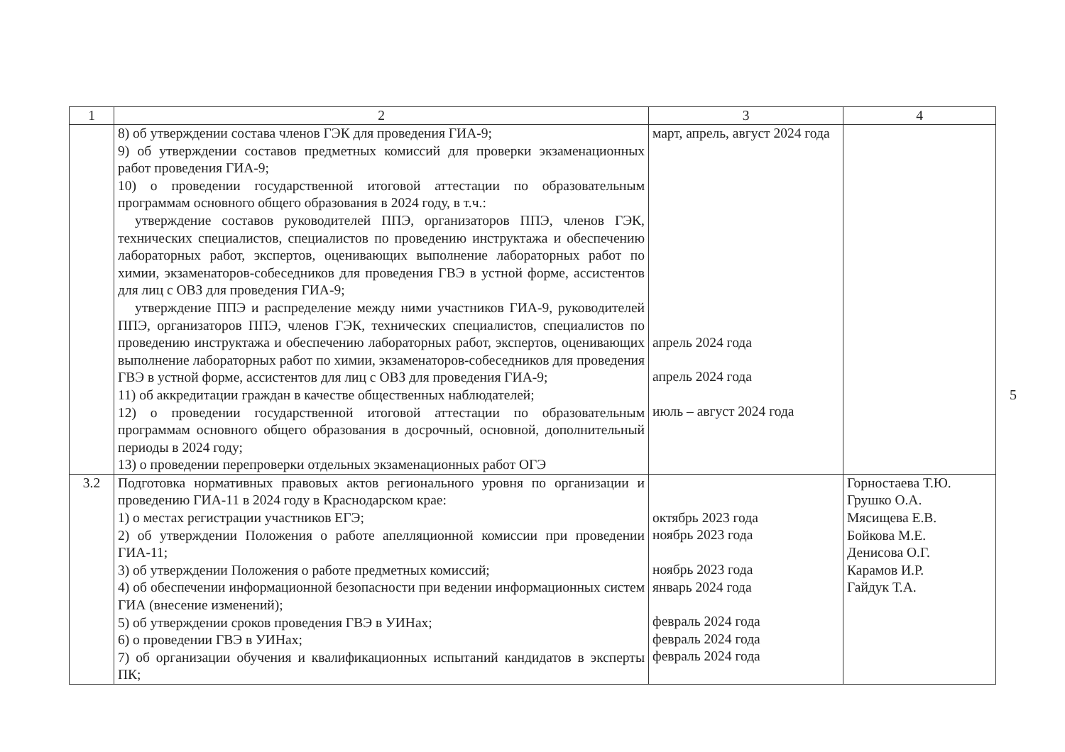| 1 | 2 | 3 | 4 |
| --- | --- | --- | --- |
| | 8) об утверждении состава членов ГЭК для проведения ГИА-9; 9) об утверждении составов предметных комиссий для проверки экзаменационных работ проведения ГИА-9; 10) о проведении государственной итоговой аттестации по образовательным программам основного общего образования в 2024 году, в т.ч.: утверждение составов руководителей ППЭ, организаторов ППЭ, членов ГЭК, технических специалистов, специалистов по проведению инструктажа и обеспечению лабораторных работ, экспертов, оценивающих выполнение лабораторных работ по химии, экзаменаторов-собеседников для проведения ГВЭ в устной форме, ассистентов для лиц с ОВЗ для проведения ГИА-9; утверждение ППЭ и распределение между ними участников ГИА-9, руководителей ППЭ, организаторов ППЭ, членов ГЭК, технических специалистов, специалистов по проведению инструктажа и обеспечению лабораторных работ, экспертов, оценивающих выполнение лабораторных работ по химии, экзаменаторов-собеседников для проведения ГВЭ в устной форме, ассистентов для лиц с ОВЗ для проведения ГИА-9; 11) об аккредитации граждан в качестве общественных наблюдателей; 12) о проведении государственной итоговой аттестации по образовательным программам основного общего образования в досрочный, основной, дополнительный периоды в 2024 году; 13) о проведении перепроверки отдельных экзаменационных работ ОГЭ | март, апрель, август 2024 года апрель 2024 года апрель 2024 года июль – август 2024 года | |
| 3.2 | Подготовка нормативных правовых актов регионального уровня по организации и проведению ГИА-11 в 2024 году в Краснодарском крае: 1) о местах регистрации участников ЕГЭ; 2) об утверждении Положения о работе апелляционной комиссии при проведении ГИА-11; 3) об утверждении Положения о работе предметных комиссий; 4) об обеспечении информационной безопасности при ведении информационных систем ГИА (внесение изменений); 5) об утверждении сроков проведения ГВЭ в УИНах; 6) о проведении ГВЭ в УИНах; 7) об организации обучения и квалификационных испытаний кандидатов в эксперты ПК; | октябрь 2023 года ноябрь 2023 года ноябрь 2023 года январь 2024 года февраль 2024 года февраль 2024 года февраль 2024 года | Горностаева Т.Ю. Грушко О.А. Мясищева Е.В. Бойкова М.Е. Денисова О.Г. Карамов И.Р. Гайдук Т.А. |
5